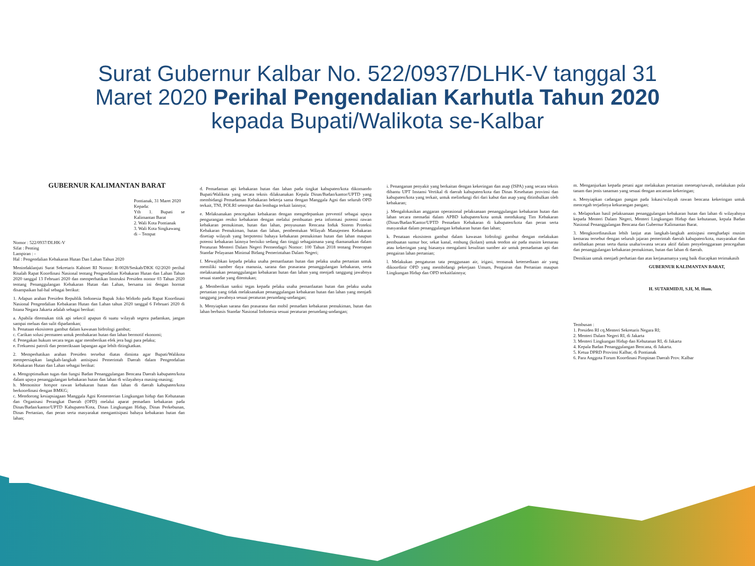Surat Gubernur Kalbar No. 522/0937/DLHK-V tanggal 31
Maret 2020 Perihal Pengendalian Karhutla Tahun 2020
kepada Bupati/Walikota se-Kalbar
GUBERNUR KALIMANTAN BARAT
Pontianak, 31 Maret 2020
Kepada:
Yth 1. Bupati se Kalimantan Barat
2. Wali Kota Pontianak
3. Wali Kota Singkawang
di – Tempat
Nomor : 522/0937/DLHK-V
Sifat : Penting
Lampiran : -
Hal : Pengendalian Kebakaran Hutan Dan Lahan Tahun 2020
Menindaklanjuti Surat Sekretaris Kabinet RI Nomor: R-0028/Seskab/DKK 02/2020 perihal Risalah Rapat Koordinasi Nasional tentang Pengendalian Kebakaran Hutan dan Lahan Tahun 2020 tanggal 13 Februari 2020 dan memperhatikan Instruksi Presiden nomor 03 Tahun 2020 tentang Penanggulangan Kebakaran Hutan dan Lahan, bersama ini dengan hormat disampaikan hal-hal sebagai berikut:
1. Adapun arahan Presiden Republik Indonesia Bapak Joko Widodo pada Rapat Koordinasi Nasional Pengendalian Kebakaran Hutan dan Lahan tahun 2020 tanggal 6 Februari 2020 di Istana Negara Jakarta adalah sebagai berikut:
a. Apabila ditemukan titik api sekecil apapun di suatu wilayah segera padamkan, jangan sampai meluas dan sulit dipadamkan;
b. Penataan ekosistem gambut dalam kawasan hidrologi gambut;
c. Carikan solusi permanen untuk pembakaran hutan dan lahan bermotif ekonomi;
d. Penegakan hukum secara tegas agar memberikan efek jera bagi para pelaku;
e. Frekuensi patroli dan pemeriksaan lapangan agar lebih ditingkatkan.
2. Memperhatikan arahan Presiden tersebut diatas diminta agar Bupati/Walikota mempersiapkan langkah-langkah antisipasi Pemerintah Daerah dalam Pengendalian Kebakaran Hutan dan Lahan sebagai berikut:
a. Mengoptimalkan tugas dan fungsi Badan Penanggulangan Bencana Daerah kabupaten/kota dalam upaya penanggulangan kebakaran hutan dan lahan di wilayahnya masing-masing;
b. Memonitor hotspot rawan kebakaran hutan dan lahan di daerah kabupaten/kota berkoordinasi dengan BMKG;
c. Mendorong kesiapsiagaan Manggala Agni Kementerian Lingkungan hidup dan Kehutanan dan Organisasi Perangkat Daerah (OPD) melalui aparat pemadam kebakaran pada Dinas/Badan/kantor/UPTD Kabupaten/Kota, Dinas Lingkungan Hidup, Dinas Perkebunan, Dinas Pertanian, dan peran serta masyarakat mengantisipasi bahaya kebakaran hutan dan lahan;
d. Pemadaman api kebakaran hutan dan lahan pada tingkat kabupaten/kota dikomando Bupati/Walikota yang secara teknis dilaksanakan Kepala Dinas/Badan/kantor/UPTD yang membidangi Pemadaman Kebakaran bekerja sama dengan Manggala Agni dan seluruh OPD terkait, TNI, POLRI setempat dan lembaga terkait lainnya;
e. Melaksanakan pencegahan kebakaran dengan mengedepankan preventif sebagai upaya pengurangan resiko kebakaran dengan melalui pembuatan peta informasi potensi rawan kebakaran pemukiman, hutan dan lahan, penyusunan Rencana Induk Sistem Proteksi Kebakaran Pemukiman, hutan dan lahan, pembentukan Wilayah Manajemen Kebakaran disetiap wilayah yang berpotensi bahaya kebakaran pemukiman hutan dan lahan maupun potensi kebakaran lainnya berisiko sedang dan tinggi sebagaimana yang diamanatkan dalam Peraturan Menteri Dalam Negeri Permendagri Nomor: 100 Tahun 2018 tentang Penerapan Standar Pelayanan Minimal Bidang Pemerintahan Dalam Negeri;
f. Mewajibkan kepada pelaku usaha pemanfaatan hutan dan pelaku usaha pertanian untuk memiliki sumber daya manusia, sarana dan prasarana penanggulangan kebakaran, serta melaksanakan penanggulangan kebakaran hutan dan lahan yang menjadi tanggung jawabnya sesuai standar yang ditentukan;
g. Memberikan sanksi tegas kepada pelaku usaha pemanfaatan hutan dan pelaku usaha pertanian yang tidak melaksanakan penanggulangan kebakaran hutan dan lahan yang menjadi tanggung jawabnya sesuai peraturan perundang-undangan;
h. Menyiapkan sarana dan prasarana dan mobil pemadam kebakaran pemukiman, hutan dan lahan berbasis Standar Nasional Indonesia sesuai peraturan perundang-undangan;
i. Penanganan penyakit yang berkaitan dengan kekeringan dan asap (ISPA) yang secara teknis dibantu UPT Instansi Vertikal di daerah kabupaten/kota dan Dinas Kesehatan provinsi dan kabupaten/kota yang terkait, untuk melindungi diri dari kabut dan asap yang ditimbulkan oleh kebakaran;
j. Mengalokasikan anggaran operasional pelaksanaan penanggulangan kebakaran hutan dan lahan secara memadai dalam APBD kabupaten/kota untuk mendukung Tim Kebakaran (Dinas/Badan/Kantor/UPTD Pemadam Kebakaran di kabupaten/kota dan peran serta masyarakat dalam penanggulangan kebakaran hutan dan lahan;
k. Penataan ekosistem gambut dalam kawasan hidrologi gambut dengan melakukan pembuatan sumur bor, sekat kanal, embung (kolam) untuk tendon air pada musim kemarau atau kekeringan yang biasanya mengalami kesulitan sumber air untuk pemadaman api dan pengairan lahan pertanian;
l. Melakukan pengaturan tata penggunaan air, irigasi, termasuk ketersediaan air yang dikoordinir OPD yang membidangi pekerjaan Umum, Pengairan dan Pertanian maupun Lingkungan Hidup dan OPD terkaitlainnya;
m. Menganjurkan kepada petani agar melakukan pertanian menetap/sawah, melakukan pola tanam dan jenis tanaman yang sesuai dengan ancaman kekeringan;
n. Menyiapkan cadangan pangan pada lokasi/wilayah rawan bencana kekeringan untuk mencegah terjadinya kekurangan pangan;
o. Melaporkan hasil pelaksanaan penanggulangan kebakaran hutan dan lahan di wilayahnya kepada Menteri Dalam Negeri, Menteri Lingkungan Hidup dan kehutanan, kepala Badan Nasional Penanggulangan Bencana dan Gubernur Kalimantan Barat.
3. Mengkoordinasikan lebih lanjut atas langkah-langkah antisipasi menghadapi musim kemarau tersebut dengan seluruh jajaran pemerintah daerah kabupaten/kota, masyarakat dan melibatkan peran serta dunia usaha/swasta secara aktif dalam penyelenggaraan pencegahan dan penanggulangan kebakaran pemukiman, hutan dan lahan di daerah.
Demikian untuk menjadi perhatian dan atas kerjasamanya yang baik diucapkan terimakasih
GUBERNUR KALIMANTAN BARAT,
H. SUTARMIDJI, S.H, M. Hum.
Tembusan :
1. Presiden RI cq.Menteri Sekretaris Negara RI;
2. Menteri Dalam Negeri RI, di Jakarta
3. Menteri Lingkungan Hidup dan Kehutanan RI, di Jakarta
4. Kepala Badan Penanggulangan Bencana, di Jakarta.
5. Ketua DPRD Provinsi Kalbar, di Pontianak
6. Para Anggota Forum Koordinasi Pimpinan Daerah Prov. Kalbar